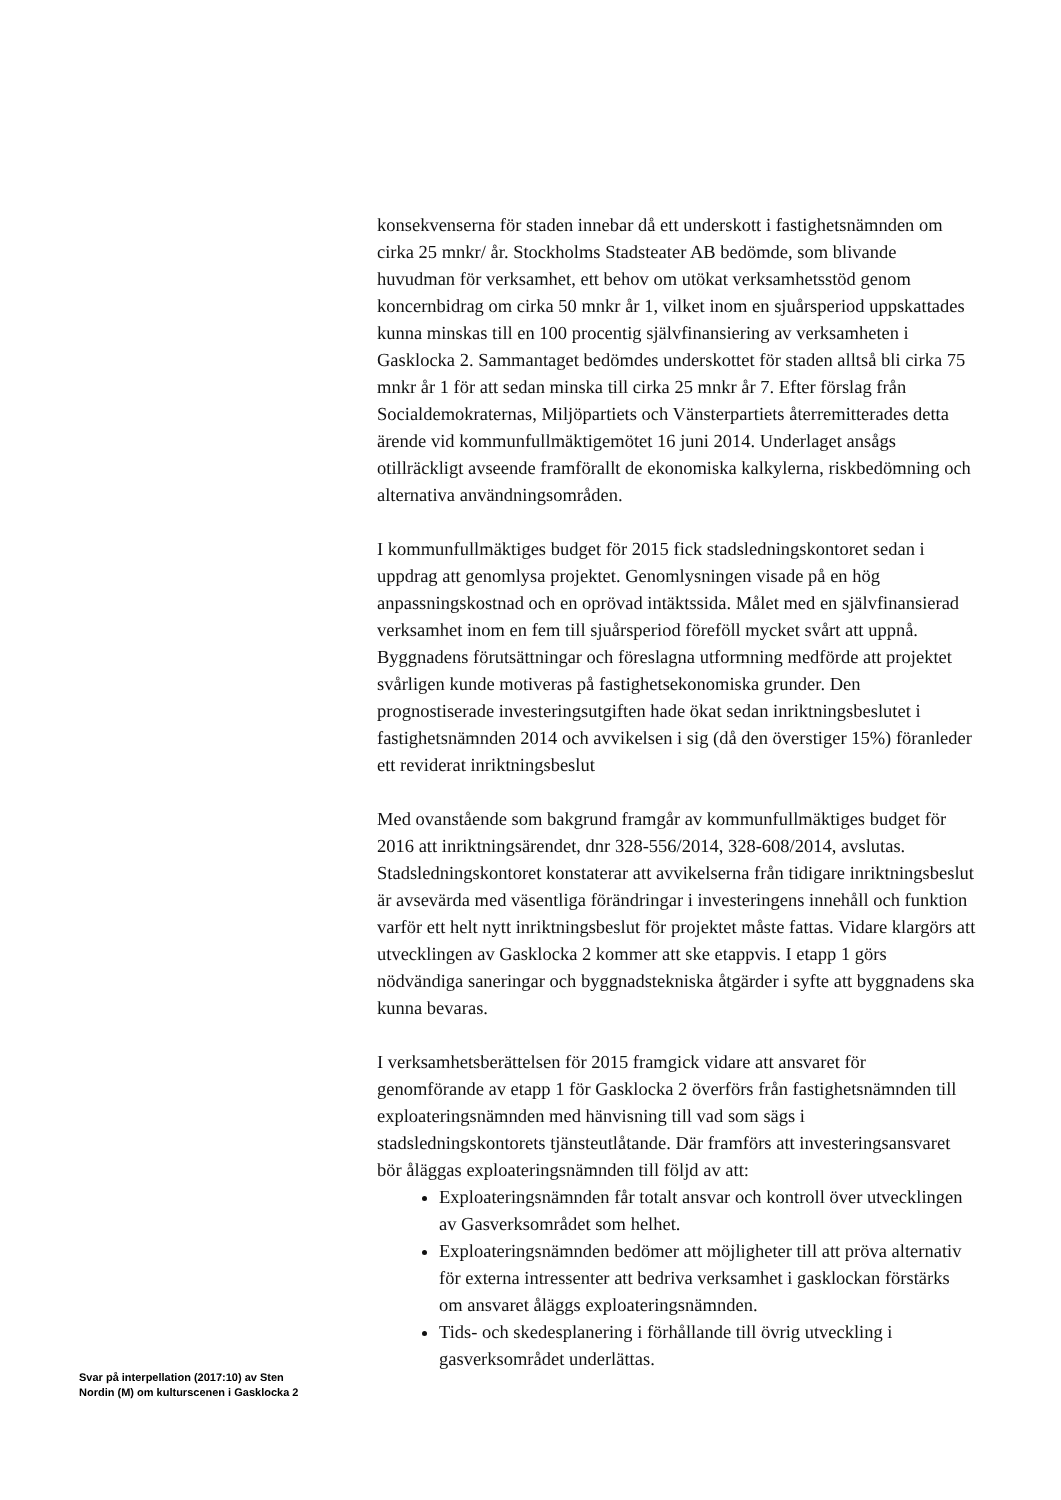konsekvenserna för staden innebar då ett underskott i fastighetsnämnden om cirka 25 mnkr/ år. Stockholms Stadsteater AB bedömde, som blivande huvudman för verksamhet, ett behov om utökat verksamhetsstöd genom koncernbidrag om cirka 50 mnkr år 1, vilket inom en sjuårsperiod uppskattades kunna minskas till en 100 procentig självfinansiering av verksamheten i Gasklocka 2. Sammantaget bedömdes underskottet för staden alltså bli cirka 75 mnkr år 1 för att sedan minska till cirka 25 mnkr år 7. Efter förslag från Socialdemokraternas, Miljöpartiets och Vänsterpartiets återremitterades detta ärende vid kommunfullmäktigemötet 16 juni 2014. Underlaget ansågs otillräckligt avseende framförallt de ekonomiska kalkylerna, riskbedömning och alternativa användningsområden.
I kommunfullmäktiges budget för 2015 fick stadsledningskontoret sedan i uppdrag att genomlysa projektet. Genomlysningen visade på en hög anpassningskostnad och en oprövad intäktssida. Målet med en självfinansierad verksamhet inom en fem till sjuårsperiod föreföll mycket svårt att uppnå. Byggnadens förutsättningar och föreslagna utformning medförde att projektet svårligen kunde motiveras på fastighetsekonomiska grunder. Den prognostiserade investeringsutgiften hade ökat sedan inriktningsbeslutet i fastighetsnämnden 2014 och avvikelsen i sig (då den överstiger 15%) föranleder ett reviderat inriktningsbeslut
Med ovanstående som bakgrund framgår av kommunfullmäktiges budget för 2016 att inriktningsärendet, dnr 328-556/2014, 328-608/2014, avslutas. Stadsledningskontoret konstaterar att avvikelserna från tidigare inriktningsbeslut är avsevärda med väsentliga förändringar i investeringens innehåll och funktion varför ett helt nytt inriktningsbeslut för projektet måste fattas. Vidare klargörs att utvecklingen av Gasklocka 2 kommer att ske etappvis. I etapp 1 görs nödvändiga saneringar och byggnadstekniska åtgärder i syfte att byggnadens ska kunna bevaras.
I verksamhetsberättelsen för 2015 framgick vidare att ansvaret för genomförande av etapp 1 för Gasklocka 2 överförs från fastighetsnämnden till exploateringsnämnden med hänvisning till vad som sägs i stadsledningskontorets tjänsteutlåtande. Där framförs att investeringsansvaret bör åläggas exploateringsnämnden till följd av att:
Exploateringsnämnden får totalt ansvar och kontroll över utvecklingen av Gasverksområdet som helhet.
Exploateringsnämnden bedömer att möjligheter till att pröva alternativ för externa intressenter att bedriva verksamhet i gasklockan förstärks om ansvaret åläggs exploateringsnämnden.
Tids- och skedesplanering i förhållande till övrig utveckling i gasverksområdet underlättas.
Svar på interpellation (2017:10) av Sten Nordin (M) om kulturscenen i Gasklocka 2